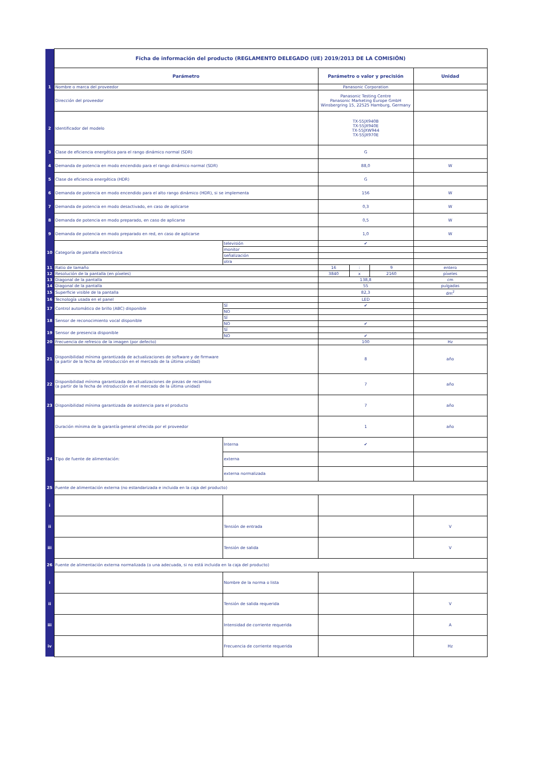| | Ficha de información del producto (REGLAMENTO DELEGADO (UE) 2019/2013 DE LA COMISIÓN) | | | | | |
| | Parámetro | | Parámetro o valor y precisión | | | Unidad |
| 1 | Nombre o marca del proveedor | | Panasonic Corporation | | | |
| | Dirección del proveedor | | Panasonic Testing Centre Panasonic Marketing Europe GmbH Winsbergring 15, 22525 Hamburg, Germany | | | |
| 2 | Identificador del modelo | | TX-55JX940B TX-55JX940E TX-55JXW944 TX-55JX970E | | | |
| 3 | Clase de eficiencia energética para el rango dinámico normal (SDR) | | G | | | |
| 4 | Demanda de potencia en modo encendido para el rango dinámico normal (SDR) | | 88,0 | | | W |
| 5 | Clase de eficiencia energética (HDR) | | G | | | |
| 6 | Demanda de potencia en modo encendido para el alto rango dinámico (HDR), si se implementa | | 156 | | | W |
| 7 | Demanda de potencia en modo desactivado, en caso de aplicarse | | 0,3 | | | W |
| 8 | Demanda de potencia en modo preparado, en caso de aplicarse | | 0,5 | | | W |
| 9 | Demanda de potencia en modo preparado en red, en caso de aplicarse | | 1,0 | | | W |
| 10 | Categoría de pantalla electrónica | televisión | ✔ | | | |
| | | monitor | | | | |
| | | señalización | | | | |
| | | otra | | | | |
| 11 | Ratio de tamaño | | 16 | : | 9 | entero |
| 12 | Resolución de la pantalla (en píxeles) | | 3840 | x | 2160 | píxeles |
| 13 | Diagonal de la pantalla | | 138,8 | | | cm |
| 14 | Diagonal de la pantalla | | 55 | | | pulgadas |
| 15 | Superficie visible de la pantalla | | 82,3 | | | dm<sup>2</sup> |
| 16 | Tecnología usada en el panel | | LED | | | |
| 17 | Control automático de brillo (ABC) disponible | SÍ | ✔ | | | |
| | | NO | | | | |
| 18 | Sensor de reconocimiento vocal disponible | SÍ | | | | |
| | | NO | ✔ | | | |
| 19 | Sensor de presencia disponible | SÍ | | | | |
| | | NO | ✔ | | | |
| 20 | Frecuencia de refresco de la imagen (por defecto) | | 100 | | | Hz |
| 21 | Disponibilidad mínima garantizada de actualizaciones de software y de firmware (a partir de la fecha de introducción en el mercado de la última unidad) | | 8 | | | año |
| 22 | Disponibilidad mínima garantizada de actualizaciones de piezas de recambio (a partir de la fecha de introducción en el mercado de la última unidad) | | 7 | | | año |
| 23 | Disponibilidad mínima garantizada de asistencia para el producto | | 7 | | | año |
| | Duración mínima de la garantía general ofrecida por el proveedor | | 1 | | | año |
| 24 | Tipo de fuente de alimentación: | Interna | ✔ | | | |
| | | externa | | | | |
| | | externa normalizada | | | | |
| 25 | Fuente de alimentación externa (no estandarizada e incluida en la caja del producto) | | | | | |
| i | | | | | | |
| ii | | Tensión de entrada | | | | V |
| iii | | Tensión de salida | | | | V |
| 26 | Fuente de alimentación externa normalizada (o una adecuada, si no está incluida en la caja del producto) | | | | | |
| i | | Nombre de la norma o lista | | | | |
| ii | | Tensión de salida requerida | | | | V |
| iii | | Intensidad de corriente requerida | | | | A |
| iv | | Frecuencia de corriente requerida | | | | Hz |